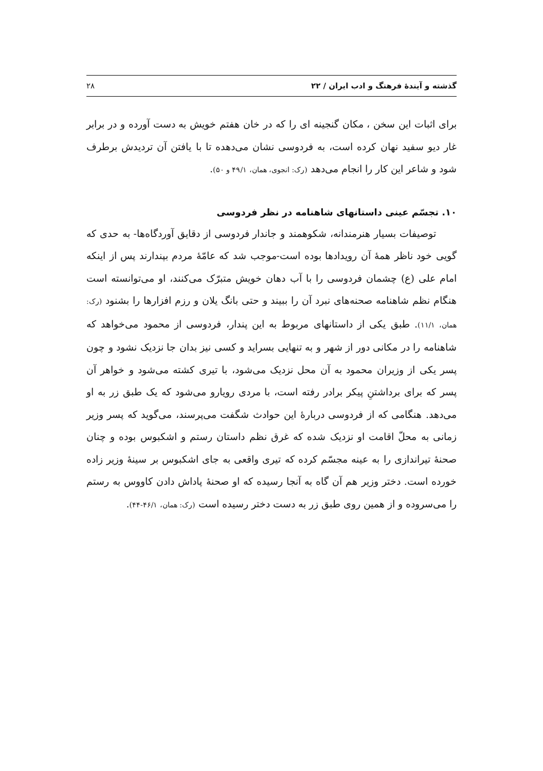گذشته و آیندهٔ فرهنگ و ادب ایران / ۲۲ ۲۸
برای اثبات این سخن ، مکان گنجینه ای را که در خان هفتم خویش به دست آورده و در برابر غار دیو سفید نهان کرده است، به فردوسی نشان می‌دهده تا با یافتن آن تردیدش برطرف شود و شاعر این کار را انجام می‌دهد (رک: انجوی، همان، ۴۹/۱ و ۵۰).
۱۰. تجسّم عینی داستانهای شاهنامه در نظر فردوسی
توصیفات بسیار هنرمندانه، شکوهمند و جاندار فردوسی از دقایق آوردگاه‌ها- به حدی که گویی خود ناظر همهٔ آن رویدادها بوده است-موجب شد که عامّهٔ مردم بپندارند پس از اینکه امام علی (ع) چشمان فردوسی را با آب دهان خویش متبرّک می‌کنند، او می‌توانسته است هنگام نظم شاهنامه صحنه‌های نبرد آن را ببیند و حتی بانگ یلان و رزم افزارها را بشنود (رک: همان، ۱۱/۱). طبق یکی از داستانهای مربوط به این پندار، فردوسی از محمود می‌خواهد که شاهنامه را در مکانی دور از شهر و به تنهایی بسراید و کسی نیز بدان جا نزدیک نشود و چون پسر یکی از وزیران محمود به آن محل نزدیک می‌شود، با تیری کشته می‌شود و خواهر آن پسر که برای برداشتنِ پیکر برادر رفته است، با مردی رویارو می‌شود که یک طبق زر به او می‌دهد. هنگامی که از فردوسی دربارهٔ این حوادث شگفت می‌پرسند، می‌گوید که پسر وزیر زمانی به محلّ اقامت او نزدیک شده که غرق نظم داستان رستم و اشکبوس بوده و چنان صحنهٔ تیراندازی را به عینه مجسّم کرده که تیری واقعی به جای اشکبوس بر سینهٔ وزیر زاده خورده است. دختر وزیر هم آن گاه به آنجا رسیده که او صحنهٔ پاداش دادن کاووس به رستم را می‌سروده و از همین روی طبق زر به دست دختر رسیده است (رک: همان، ۴۶/۱-۴۴).